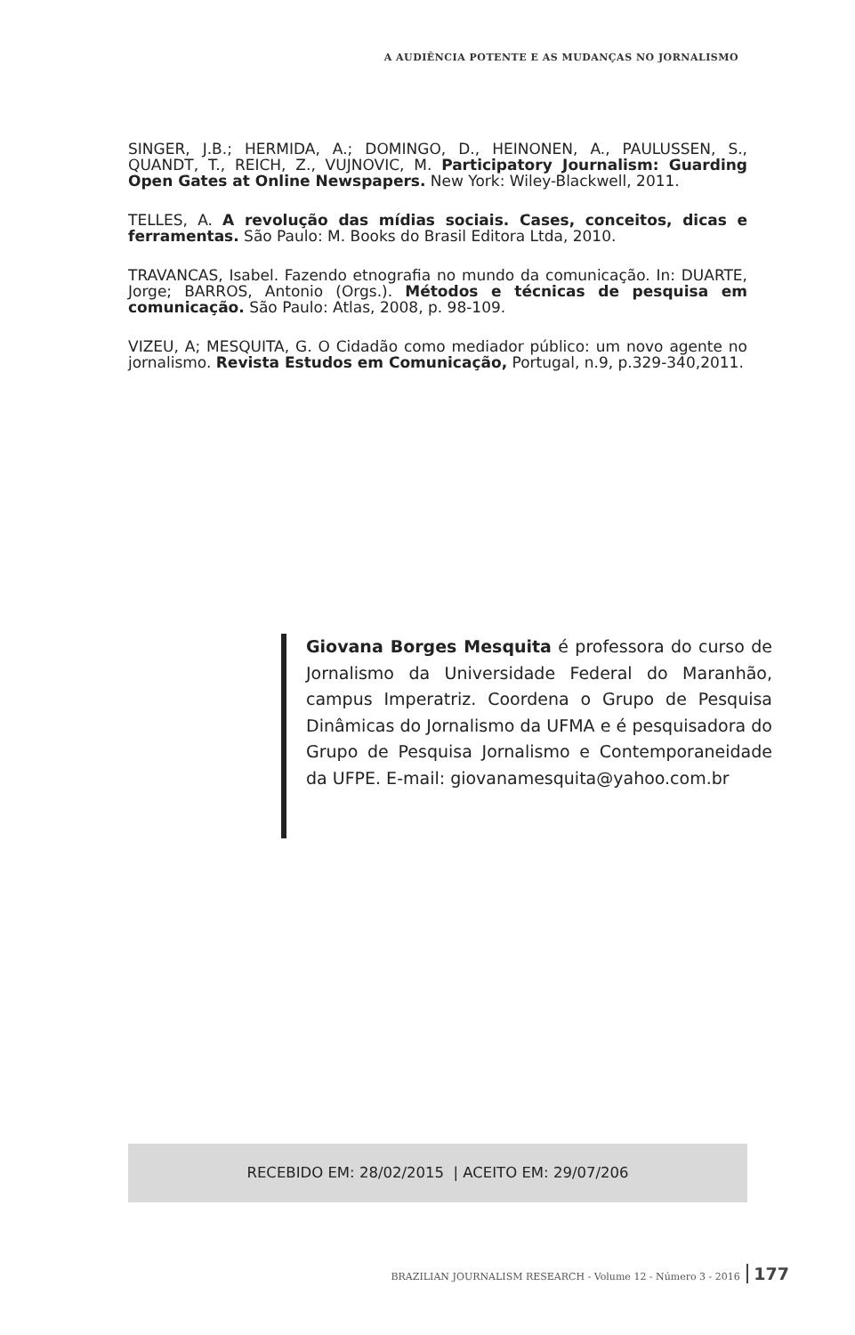A AUDIÊNCIA POTENTE E AS MUDANÇAS NO JORNALISMO
SINGER, J.B.; HERMIDA, A.; DOMINGO, D., HEINONEN, A., PAULUSSEN, S., QUANDT, T., REICH, Z., VUJNOVIC, M. Participatory Journalism: Guarding Open Gates at Online Newspapers. New York: Wiley-Blackwell, 2011.
TELLES, A. A revolução das mídias sociais. Cases, conceitos, dicas e ferramentas. São Paulo: M. Books do Brasil Editora Ltda, 2010.
TRAVANCAS, Isabel. Fazendo etnografia no mundo da comunicação. In: DUARTE, Jorge; BARROS, Antonio (Orgs.). Métodos e técnicas de pesquisa em comunicação. São Paulo: Atlas, 2008, p. 98-109.
VIZEU, A; MESQUITA, G. O Cidadão como mediador público: um novo agente no jornalismo. Revista Estudos em Comunicação, Portugal, n.9, p.329-340,2011.
Giovana Borges Mesquita é professora do curso de Jornalismo da Universidade Federal do Maranhão, campus Imperatriz. Coordena o Grupo de Pesquisa Dinâmicas do Jornalismo da UFMA e é pesquisadora do Grupo de Pesquisa Jornalismo e Contemporaneidade da UFPE. E-mail: giovanamesquita@yahoo.com.br
RECEBIDO EM: 28/02/2015 | ACEITO EM: 29/07/206
BRAZILIAN JOURNALISM RESEARCH - Volume 12 - Número 3 - 2016 177